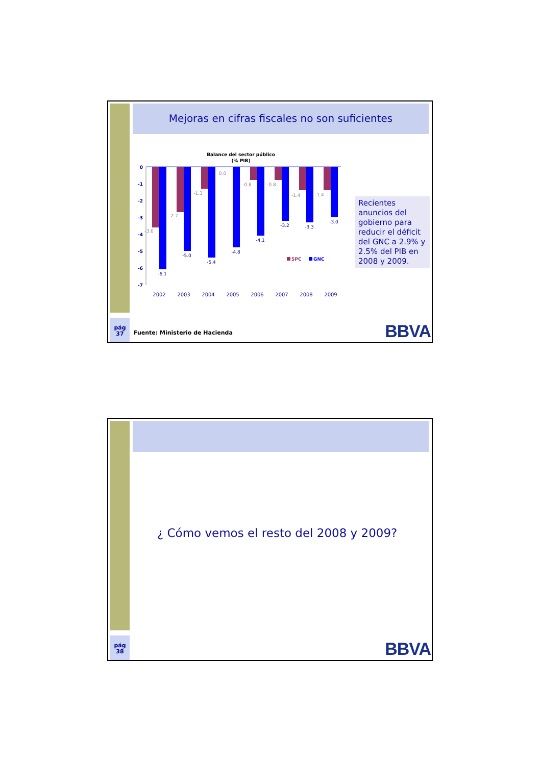pág
37
Mejoras en cifras fiscales no son suficientes
Balance del sector público
(% PIB)
0
-1
-2
-3
-4
-5
-6
-7
-3.6
-2.7
-1.3
0.0
-0.8
-0.8
-1.4
-1.4
-6.1
-5.0
-5.4
-4.8
-4.1
-3.2
-3.3
-3.0
2002
2003
2004
2005
2006
2007
2008
2009
SPC
GNC
Recientes anuncios del gobierno para reducir el déficit del GNC a 2.9% y 2.5% del PIB en 2008 y 2009.
Fuente: Ministerio de Hacienda BBVA
pág
38
¿ Cómo vemos el resto del 2008 y 2009?
BBVA